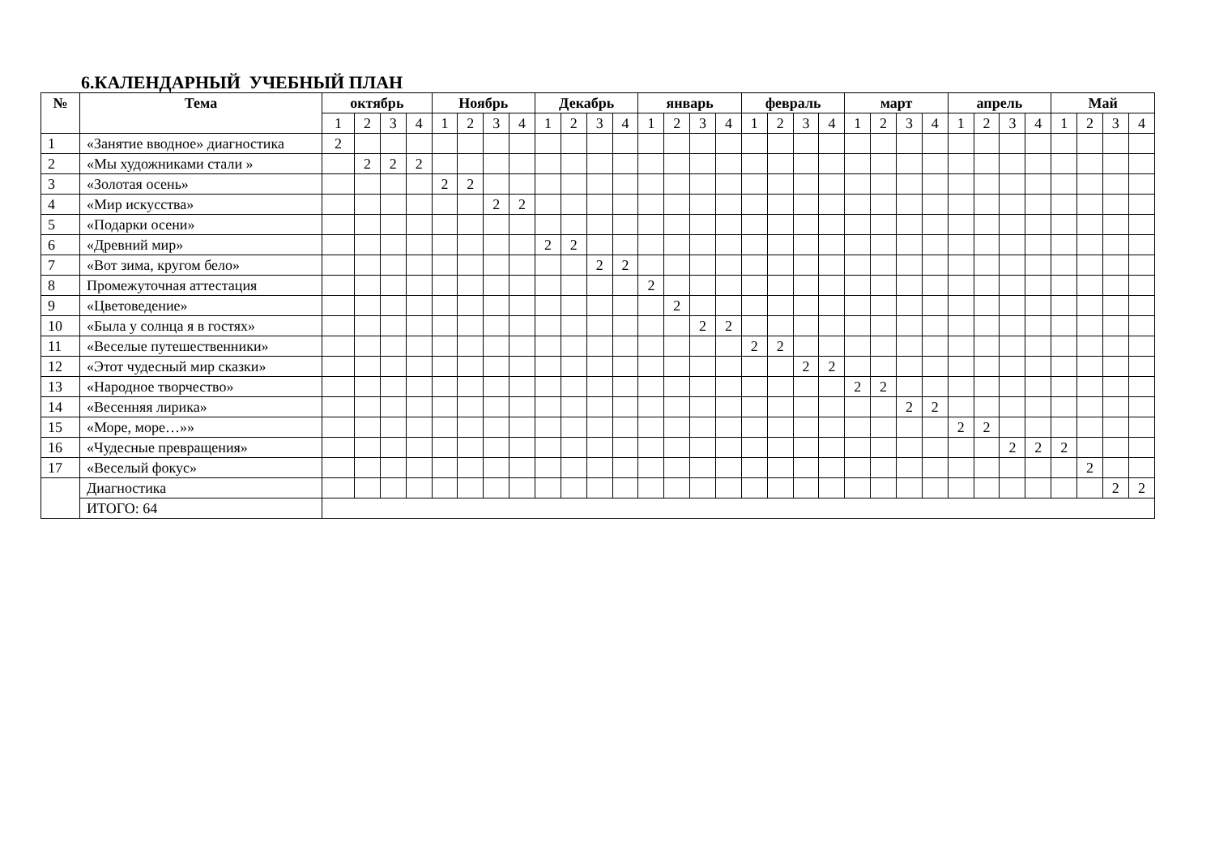6.КАЛЕНДАРНЫЙ УЧЕБНЫЙ ПЛАН
| № | Тема | октябрь | | | | Ноябрь | | | | Декабрь | | | | январь | | | | февраль | | | | март | | | | апрель | | | | Май | | | |
| --- | --- | --- | --- | --- | --- | --- | --- | --- | --- | --- | --- | --- | --- | --- | --- | --- | --- | --- | --- | --- | --- | --- | --- | --- | --- | --- | --- | --- | --- | --- | --- | --- | --- |
| | | 1 | 2 | 3 | 4 | 1 | 2 | 3 | 4 | 1 | 2 | 3 | 4 | 1 | 2 | 3 | 4 | 1 | 2 | 3 | 4 | 1 | 2 | 3 | 4 | 1 | 2 | 3 | 4 | 1 | 2 | 3 | 4 |
| 1 | «Занятие вводное» диагностика | 2 | | | | | | | | | | | | | | | | | | | | | | | | | | | | | | | |
| 2 | «Мы художниками стали » | | 2 | 2 | 2 | | | | | | | | | | | | | | | | | | | | | | | | | | | | |
| 3 | «Золотая осень» | | | | | 2 | 2 | | | | | | | | | | | | | | | | | | | | | | | | | | |
| 4 | «Мир искусства» | | | | | | | 2 | 2 | | | | | | | | | | | | | | | | | | | | | | | | |
| 5 | «Подарки осени» | | | | | | | | | | | | | | | | | | | | | | | | | | | | | | | | |
| 6 | «Древний мир» | | | | | | | | | 2 | 2 | | | | | | | | | | | | | | | | | | | | | | |
| 7 | «Вот зима, кругом бело» | | | | | | | | | | | 2 | 2 | | | | | | | | | | | | | | | | | | | | |
| 8 | Промежуточная аттестация | | | | | | | | | | | | | 2 | | | | | | | | | | | | | | | | | | | |
| 9 | «Цветоведение» | | | | | | | | | | | | | | 2 | | | | | | | | | | | | | | | | | | |
| 10 | «Была у солнца я в гостях» | | | | | | | | | | | | | | | 2 | 2 | | | | | | | | | | | | | | | | |
| 11 | «Веселые путешественники» | | | | | | | | | | | | | | | | | 2 | 2 | | | | | | | | | | | | | | |
| 12 | «Этот чудесный мир сказки» | | | | | | | | | | | | | | | | | | | 2 | 2 | | | | | | | | | | | | |
| 13 | «Народное творчество» | | | | | | | | | | | | | | | | | | | | | 2 | 2 | | | | | | | | | | |
| 14 | «Весенняя лирика» | | | | | | | | | | | | | | | | | | | | | | | 2 | 2 | | | | | | | | |
| 15 | «Море, море…»» | | | | | | | | | | | | | | | | | | | | | | | | | 2 | 2 | | | | | | |
| 16 | «Чудесные превращения» | | | | | | | | | | | | | | | | | | | | | | | | | | | 2 | 2 | 2 | | | |
| 17 | «Веселый фокус» | | | | | | | | | | | | | | | | | | | | | | | | | | | | | | 2 | | |
| | Диагностика | | | | | | | | | | | | | | | | | | | | | | | | | | | | | | | 2 | 2 |
| | ИТОГО: 64 | | | | | | | | | | | | | | | | | | | | | | | | | | | | | | | | |